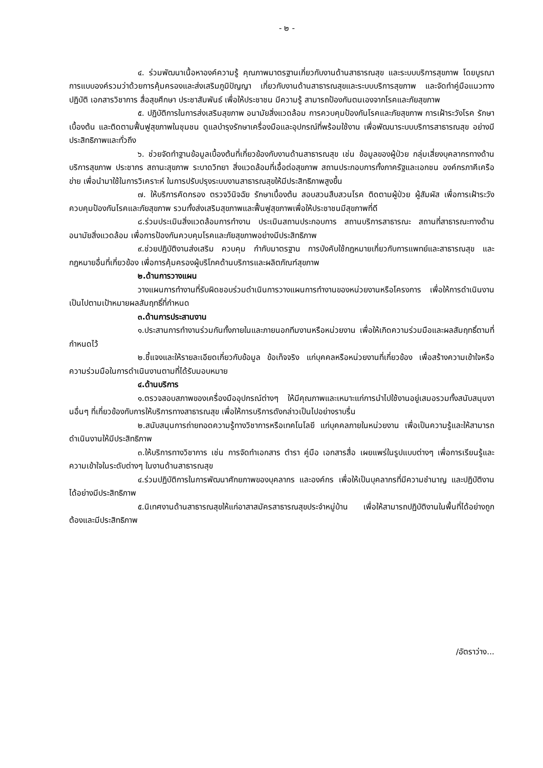- ๒ -
๔. ร่วมพัฒนาเนื้อหาองค์ความรู้ คุณภาพมาตรฐานเกี่ยวกับงานด้านสาธารณสุข และระบบบริการสุขภาพ โดยบูรณาการแบบองค์รวมว่าด้วยการคุ้มครองและส่งเสริมภูมิปัญญา เกี่ยวกับงานด้านสาธารณสุขและระบบบริการสุขภาพ และจัดทำคู่มือแนวทางปฏิบัติ เอกสารวิชาการ สื่อสุขศึกษา ประชาสัมพันธ์ เพื่อให้ประชาชน มีความรู้ สามารถป้องกันตนเองจากโรคและภัยสุขภาพ
๕. ปฏิบัติการในการส่งเสริมสุขภาพ อนามัยสิ่งแวดล้อม การควบคุมป้องกันโรคและภัยสุขภาพ การเฝ้าระวังโรค รักษาเบื้องต้น และติดตามฟื้นฟูสุขภาพในชุมชน ดูแลบำรุงรักษาเครื่องมือและอุปกรณ์ที่พร้อมใช้งาน เพื่อพัฒนาระบบบริการสาธารณสุข อย่างมีประสิทธิภาพและทั่วถึง
๖. ช่วยจัดทำฐานข้อมูลเบื้องต้นที่เกี่ยวข้องกับงานด้านสาธารณสุข เช่น ข้อมูลของผู้ป่วย กลุ่มเสี่ยงบุคลากรทางด้านบริการสุขภาพ ประชากร สถานะสุขภาพ ระบาดวิทยา สิ่งแวดล้อมที่เอื้อต่อสุขภาพ สถานประกอบการทั้งภาครัฐและเอกชน องค์กรภาคีเครือข่าย เพื่อนำมาใช้ในการวิเคราะห์ ในการปรับปรุงระบบงานสาธารณสุขให้มีประสิทธิภาพสูงขึ้น
๗. ให้บริการคัดกรอง ตรวจวินิจฉัย รักษาเบื้องต้น สอบสวนสืบสวนโรค ติดตามผู้ป่วย ผู้สัมผัส เพื่อการเฝ้าระวัง ควบคุมป้องกันโรคและภัยสุขภาพ รวมทั้งส่งเสริมสุขภาพและฟื้นฟูสุขภาพเพื่อให้ประชาชนมีสุขภาพที่ดี
๘.ร่วมประเมินสิ่งแวดล้อมการทำงาน ประเมินสถานประกอบการ สถานบริการสาธารณะ สถานที่สาธารณะทางด้านอนามัยสิ่งแวดล้อม เพื่อการป้องกันควบคุมโรคและภัยสุขภาพอย่างมีประสิทธิภาพ
๙.ช่วยปฏิบัติงานส่งเสริม ควบคุม กำกับมาตรฐาน การบังคับใช้กฎหมายเกี่ยวกับการแพทย์และสาธารณสุข และกฎหมายอื่นที่เกี่ยวข้อง เพื่อการคุ้มครองผู้บริโภคด้านบริการและผลิตภัณฑ์สุขภาพ
๒.ด้านการวางแผน
วางแผนการทำงานที่รับผิดชอบร่วมดำเนินการวางแผนการทำงานของหน่วยงานหรือโครงการ เพื่อให้การดำเนินงานเป็นไปตามเป้าหมายผลสัมฤทธิ์ที่กำหนด
๓.ด้านการประสานงาน
๑.ประสานการทำงานร่วมกันทั้งภายในและภายนอกทีมงานหรือหน่วยงาน เพื่อให้เกิดความร่วมมือและผลสัมฤทธิ์ตามที่กำหนดไว้
๒.ชี้แจงและให้รายละเอียดเกี่ยวกับข้อมูล ข้อเท็จจริง แก่บุคคลหรือหน่วยงานที่เกี่ยวข้อง เพื่อสร้างความเข้าใจหรือความร่วมมือในการดำเนินงานตามที่ได้รับมอบหมาย
๔.ด้านบริการ
๑.ตรวจสอบสภาพของเครื่องมืออุปกรณ์ต่างๆ ให้มีคุณภาพและเหมาะแก่การนำไปใช้งานอยู่เสมอรวมทั้งสนับสนุนงานอื่นๆ ที่เกี่ยวข้องกับการให้บริการทางสาธารณสุข เพื่อให้การบริการดังกล่าวเป็นไปอย่างราบรื่น
๒.สนับสนุนการถ่ายทอดความรู้ทางวิชาการหรือเทคโนโลยี แก่บุคคลภายในหน่วยงาน เพื่อเป็นความรู้และให้สามารถดำเนินงานให้มีประสิทธิภาพ
๓.ให้บริการทางวิชาการ เช่น การจัดทำเอกสาร ตำรา คู่มือ เอกสารสื่อ เผยแพร่ในรูปแบบต่างๆ เพื่อการเรียนรู้และความเข้าใจในระดับต่างๆ ในงานด้านสาธารณสุข
๔.ร่วมปฏิบัติการในการพัฒนาศักยภาพของบุคลากร และองค์กร เพื่อให้เป็นบุคลากรที่มีความชำนาญ และปฏิบัติงานได้อย่างมีประสิทธิภาพ
๕.นิเทศงานด้านสาธารณสุขให้แก่อาสาสมัครสาธารณสุขประจำหมู่บ้าน เพื่อให้สามารถปฏิบัติงานในพื้นที่ได้อย่างถูกต้องและมีประสิทธิภาพ
/อัตราว่าง...